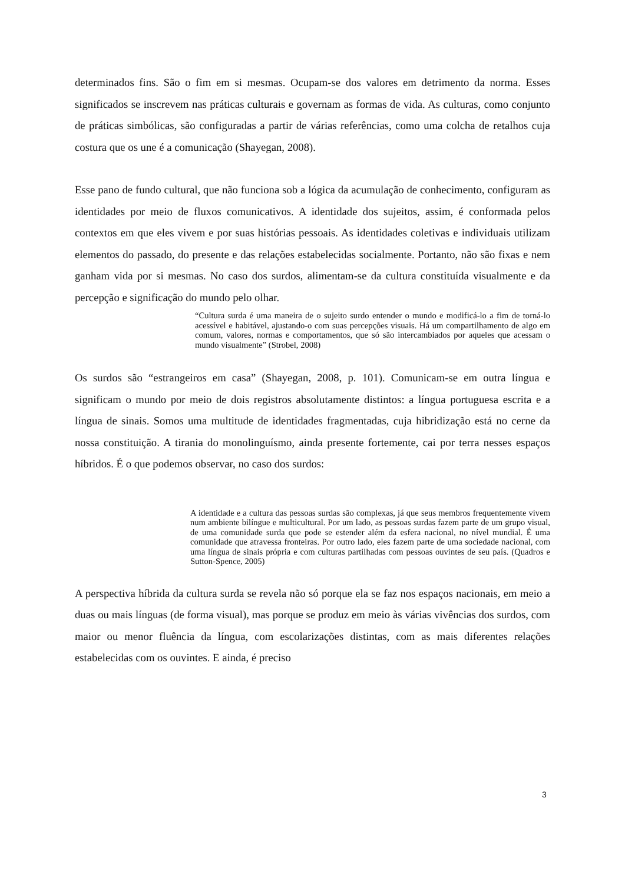determinados fins. São o fim em si mesmas. Ocupam-se dos valores em detrimento da norma. Esses significados se inscrevem nas práticas culturais e governam as formas de vida. As culturas, como conjunto de práticas simbólicas, são configuradas a partir de várias referências, como uma colcha de retalhos cuja costura que os une é a comunicação (Shayegan, 2008).
Esse pano de fundo cultural, que não funciona sob a lógica da acumulação de conhecimento, configuram as identidades por meio de fluxos comunicativos. A identidade dos sujeitos, assim, é conformada pelos contextos em que eles vivem e por suas histórias pessoais. As identidades coletivas e individuais utilizam elementos do passado, do presente e das relações estabelecidas socialmente. Portanto, não são fixas e nem ganham vida por si mesmas. No caso dos surdos, alimentam-se da cultura constituída visualmente e da percepção e significação do mundo pelo olhar.
“Cultura surda é uma maneira de o sujeito surdo entender o mundo e modificá-lo a fim de torná-lo acessível e habitável, ajustando-o com suas percepções visuais. Há um compartilhamento de algo em comum, valores, normas e comportamentos, que só são intercambiados por aqueles que acessam o mundo visualmente” (Strobel, 2008)
Os surdos são “estrangeiros em casa” (Shayegan, 2008, p. 101). Comunicam-se em outra língua e significam o mundo por meio de dois registros absolutamente distintos: a língua portuguesa escrita e a língua de sinais. Somos uma multitude de identidades fragmentadas, cuja hibridização está no cerne da nossa constituição. A tirania do monolinguísmo, ainda presente fortemente, cai por terra nesses espaços híbridos. É o que podemos observar, no caso dos surdos:
A identidade e a cultura das pessoas surdas são complexas, já que seus membros frequentemente vivem num ambiente bilíngue e multicultural. Por um lado, as pessoas surdas fazem parte de um grupo visual, de uma comunidade surda que pode se estender além da esfera nacional, no nível mundial. É uma comunidade que atravessa fronteiras. Por outro lado, eles fazem parte de uma sociedade nacional, com uma língua de sinais própria e com culturas partilhadas com pessoas ouvintes de seu país. (Quadros e Sutton-Spence, 2005)
A perspectiva híbrida da cultura surda se revela não só porque ela se faz nos espaços nacionais, em meio a duas ou mais línguas (de forma visual), mas porque se produz em meio às várias vivências dos surdos, com maior ou menor fluência da língua, com escolarizações distintas, com as mais diferentes relações estabelecidas com os ouvintes. E ainda, é preciso
3